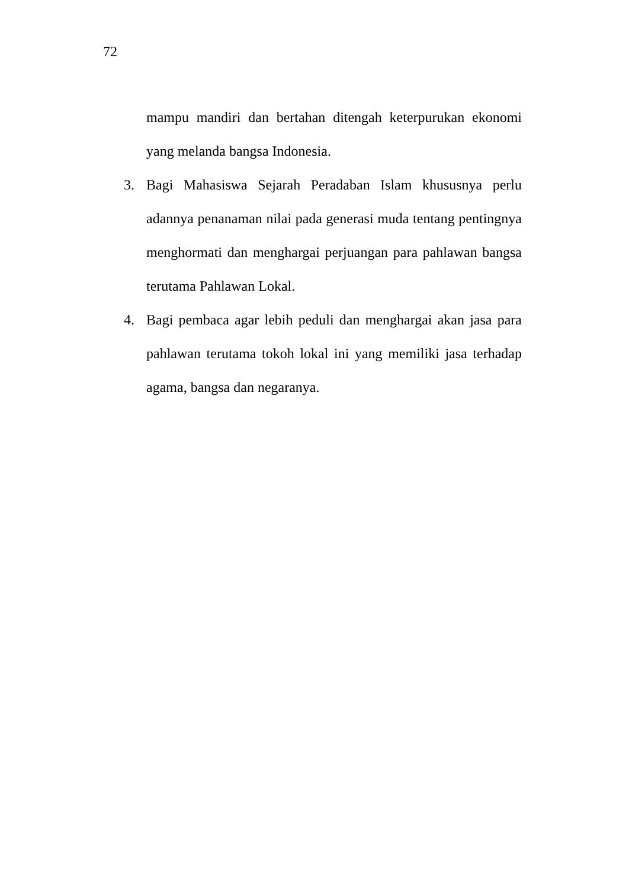72
mampu mandiri dan bertahan ditengah keterpurukan ekonomi yang melanda bangsa Indonesia.
3. Bagi Mahasiswa Sejarah Peradaban Islam khususnya perlu adannya penanaman nilai pada generasi muda tentang pentingnya menghormati dan menghargai perjuangan para pahlawan bangsa terutama Pahlawan Lokal.
4. Bagi pembaca agar lebih peduli dan menghargai akan jasa para pahlawan terutama tokoh lokal ini yang memiliki jasa terhadap agama, bangsa dan negaranya.